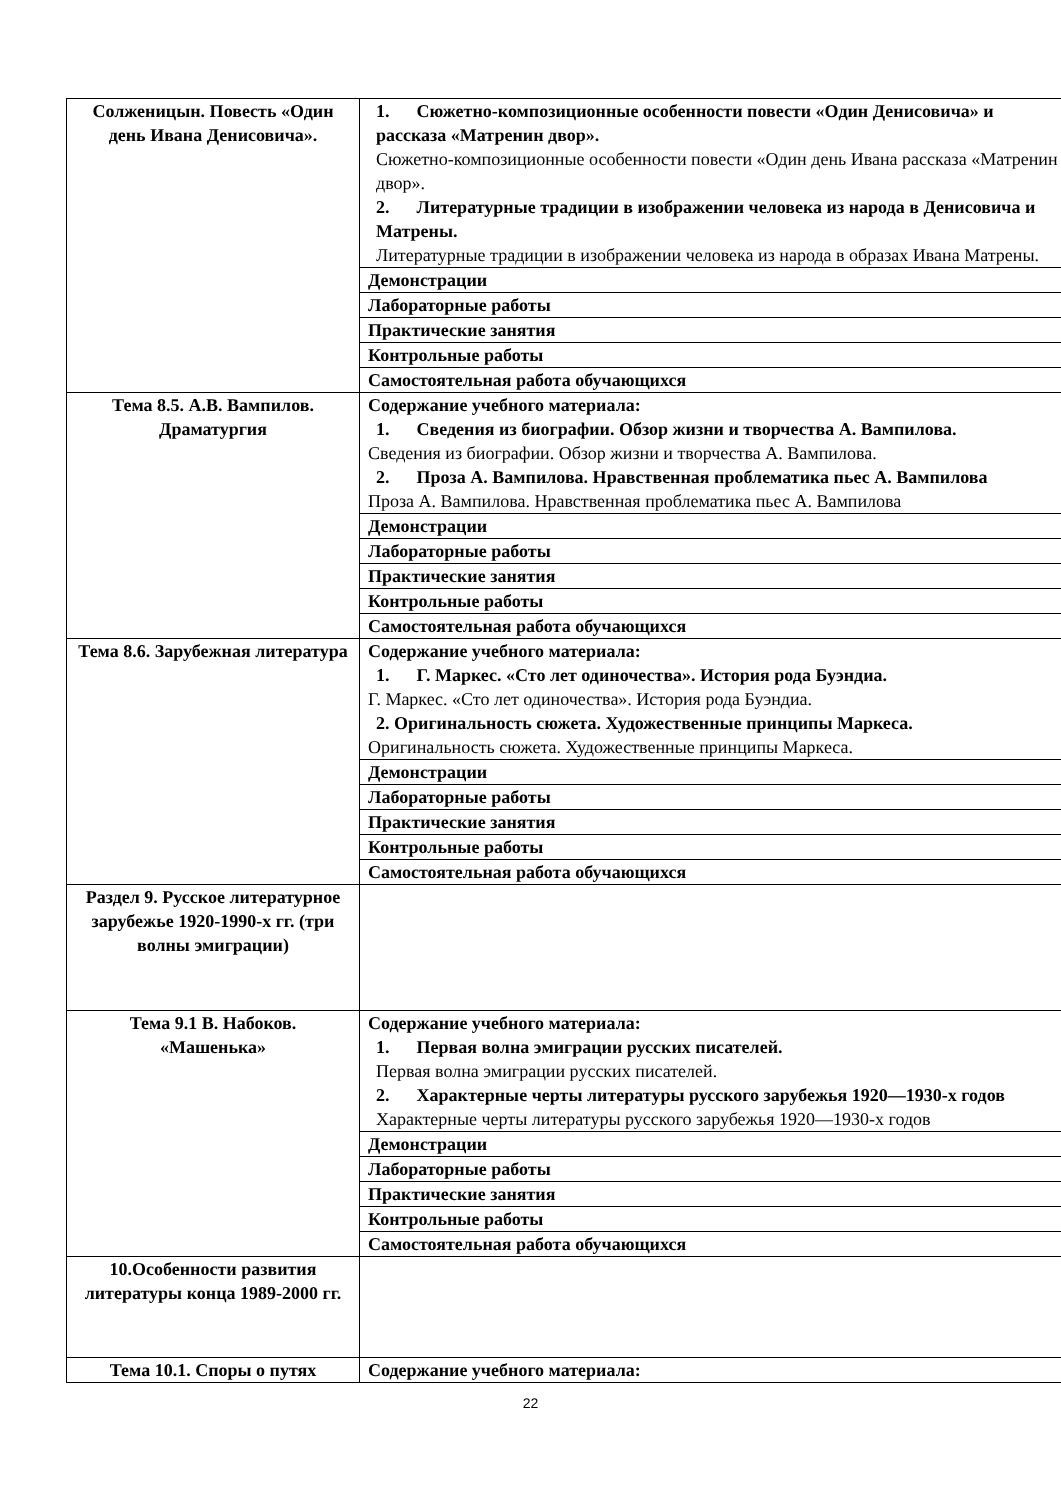| Солженицын. Повесть «Один день Ивана Денисовича». | 1. Сюжетно-композиционные особенности повести «Один Денисовича» и рассказа «Матренин двор». Сюжетно-композиционные особенности повести «Один день Ивана рассказа «Матренин двор». 2. Литературные традиции в изображении человека из народа в Денисовича и Матрены. Литературные традиции в изображении человека из народа в образах Ивана Матрены. |
| | Демонстрации |
| | Лабораторные работы |
| | Практические занятия |
| | Контрольные работы |
| | Самостоятельная работа обучающихся |
| Тема 8.5. А.В. Вампилов. Драматургия | Содержание учебного материала: 1. Сведения из биографии. Обзор жизни и творчества А. Вампилова. Сведения из биографии. Обзор жизни и творчества А. Вампилова. 2. Проза А. Вампилова. Нравственная проблематика пьес А. Вампилова Проза А. Вампилова. Нравственная проблематика пьес А. Вампилова |
| | Демонстрации |
| | Лабораторные работы |
| | Практические занятия |
| | Контрольные работы |
| | Самостоятельная работа обучающихся |
| Тема 8.6. Зарубежная литература | Содержание учебного материала: 1. Г. Маркес. «Сто лет одиночества». История рода Буэндиа. Г. Маркес. «Сто лет одиночества». История рода Буэндиа. 2. Оригинальность сюжета. Художественные принципы Маркеса. Оригинальность сюжета. Художественные принципы Маркеса. |
| | Демонстрации |
| | Лабораторные работы |
| | Практические занятия |
| | Контрольные работы |
| | Самостоятельная работа обучающихся |
| Раздел 9. Русское литературное зарубежье 1920-1990-х гг. (три волны эмиграции) | |
| Тема 9.1 В. Набоков. «Машенька» | Содержание учебного материала: 1. Первая волна эмиграции русских писателей. Первая волна эмиграции русских писателей. 2. Характерные черты литературы русского зарубежья 1920—1930-х годов Характерные черты литературы русского зарубежья 1920—1930-х годов |
| | Демонстрации |
| | Лабораторные работы |
| | Практические занятия |
| | Контрольные работы |
| | Самостоятельная работа обучающихся |
| 10.Особенности развития литературы конца 1989-2000 гг. | |
| Тема 10.1. Споры о путях | Содержание учебного материала: |
22